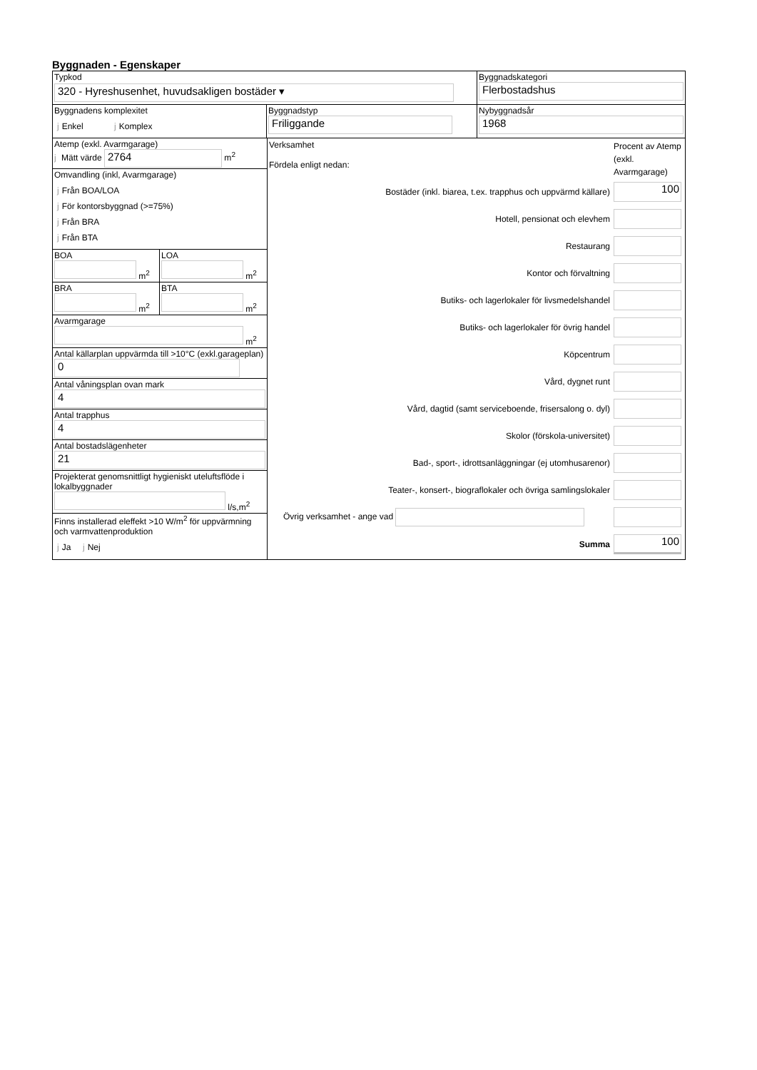Byggnaden - Egenskaper
Typkod
320 - Hyreshusenhet, huvudsakligen bostäder ▾
Byggnadskategori
Flerbostadshus
Byggnadens komplexitet
j Enkel j Komplex
Byggnadstyp
Friliggande
Nybyggnadsår
1968
Atemp (exkl. Avarmgarage)
j Mätt värde 2764 m<sup>2</sup>
Omvandling (inkl, Avarmgarage)
j Från BOA/LOA
j För kontorsbyggnad (>=75%)
j Från BRA
j Från BTA
BOA
m<sup>2</sup>
LOA
m<sup>2</sup>
BRA
m<sup>2</sup>
BTA
m<sup>2</sup>
Avarmgarage
m<sup>2</sup>
Antal källarplan uppvärmda till >10°C (exkl.garageplan)
0
Antal våningsplan ovan mark
4
Antal trapphus
4
Antal bostadslägenheter
21
Projekterat genomsnittligt hygieniskt uteluftsflöde i lokalbyggnader
l/s,m<sup>2</sup>
Finns installerad eleffekt >10 W/m<sup>2</sup> för uppvärmning och varmvattenproduktion
j Ja j Nej
Verksamhet
Fördela enligt nedan:
Procent av Atemp (exkl. Avarmgarage)
Bostäder (inkl. biarea, t.ex. trapphus och uppvärmd källare)
100
Hotell, pensionat och elevhem
Restaurang
Kontor och förvaltning
Butiks- och lagerlokaler för livsmedelshandel
Butiks- och lagerlokaler för övrig handel
Köpcentrum
Vård, dygnet runt
Vård, dagtid (samt serviceboende, frisersalong o. dyl)
Skolor (förskola-universitet)
Bad-, sport-, idrottsanläggningar (ej utomhusarenor)
Teater-, konsert-, biograflokaler och övriga samlingslokaler
Övrig verksamhet - ange vad
Summa
100